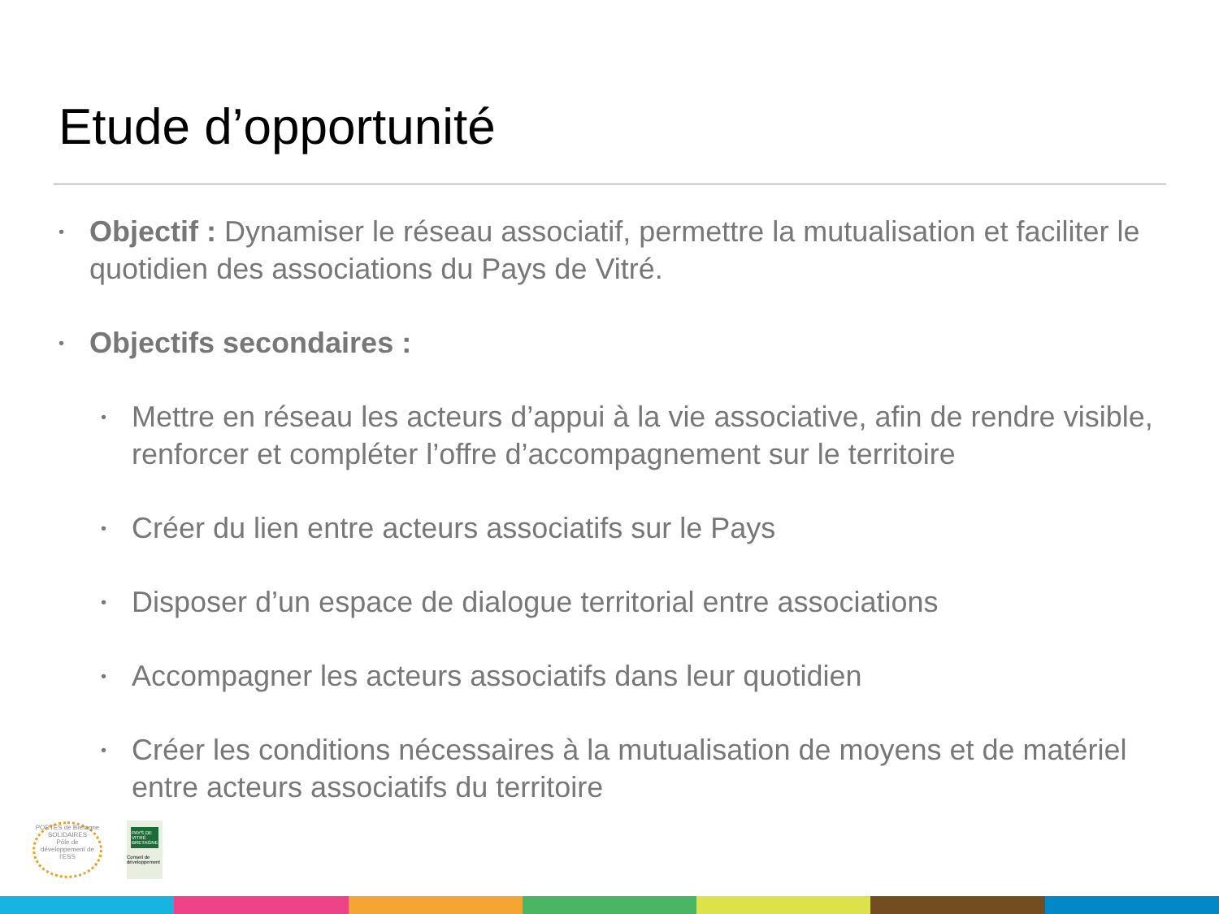Etude d’opportunité
• Objectif : Dynamiser le réseau associatif, permettre la mutualisation et faciliter le quotidien des associations du Pays de Vitré.
• Objectifs secondaires :
• Mettre en réseau les acteurs d’appui à la vie associative, afin de rendre visible, renforcer et compléter l’offre d’accompagnement sur le territoire
• Créer du lien entre acteurs associatifs sur le Pays
• Disposer d’un espace de dialogue territorial entre associations
• Accompagner les acteurs associatifs dans leur quotidien
• Créer les conditions nécessaires à la mutualisation de moyens et de matériel entre acteurs associatifs du territoire
PORTES de Bretagne SOLIDAIRES
Pôle de développement de l’ESS
PAYS DE VITRÉ BRETAGNE
Conseil de développement